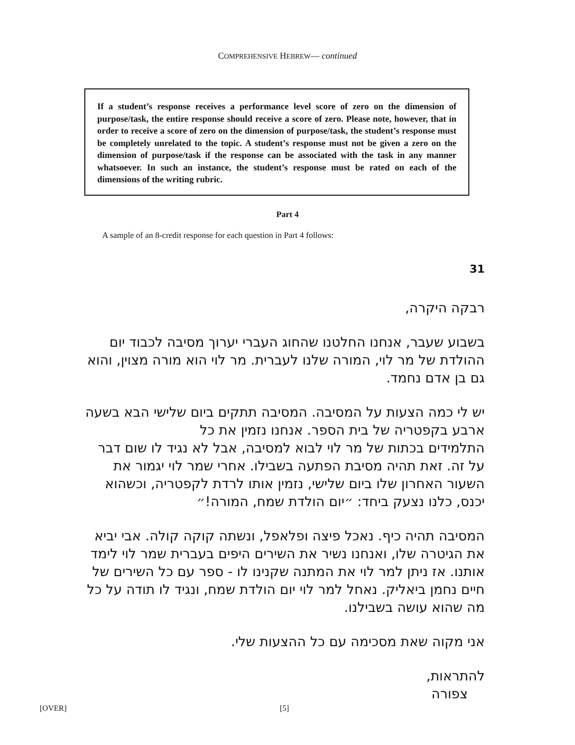COMPREHENSIVE HEBREW— continued
If a student’s response receives a performance level score of zero on the dimension of purpose/task, the entire response should receive a score of zero. Please note, however, that in order to receive a score of zero on the dimension of purpose/task, the student’s response must be completely unrelated to the topic. A student’s response must not be given a zero on the dimension of purpose/task if the response can be associated with the task in any manner whatsoever. In such an instance, the student’s response must be rated on each of the dimensions of the writing rubric.
Part 4
A sample of an 8-credit response for each question in Part 4 follows:
31
רבקה היקרה,
בשבוע שעבר, אנחנו החלטנו שהחוג העברי יערוך מסיבה לכבוד יום ההולדת של מר לוי, המורה שלנו לעברית. מר לוי הוא מורה מצוין, והוא גם בן אדם נחמד.
יש לי כמה הצעות על המסיבה. המסיבה תתקים ביום שלישי הבא בשעה ארבע בקפטריה של בית הספר. אנחנו נזמין את כל
התלמידים בכתות של מר לוי לבוא למסיבה, אבל לא נגיד לו שום דבר על זה. זאת תהיה מסיבת הפתעה בשבילו. אחרי שמר לוי יגמור את השעור האחרון שלו ביום שלישי, נזמין אותו לרדת לקפטריה, וכשהוא יכנס, כלנו נצעק ביחד: ״יום הולדת שמח, המורה!״
המסיבה תהיה כיף. נאכל פיצה ופלאפל, ונשתה קוקה קולה. אבי יביא את הגיטרה שלו, ואנחנו נשיר את השירים היפים בעברית שמר לוי לימד אותנו. אז ניתן למר לוי את המתנה שקנינו לו - ספר עם כל השירים של חיים נחמן ביאליק. נאחל למר לוי יום הולדת שמח, ונגיד לו תודה על כל מה שהוא עושה בשבילנו.
אני מקוה שאת מסכימה עם כל ההצעות שלי.
להתראות,
צפורה
[OVER] [5]